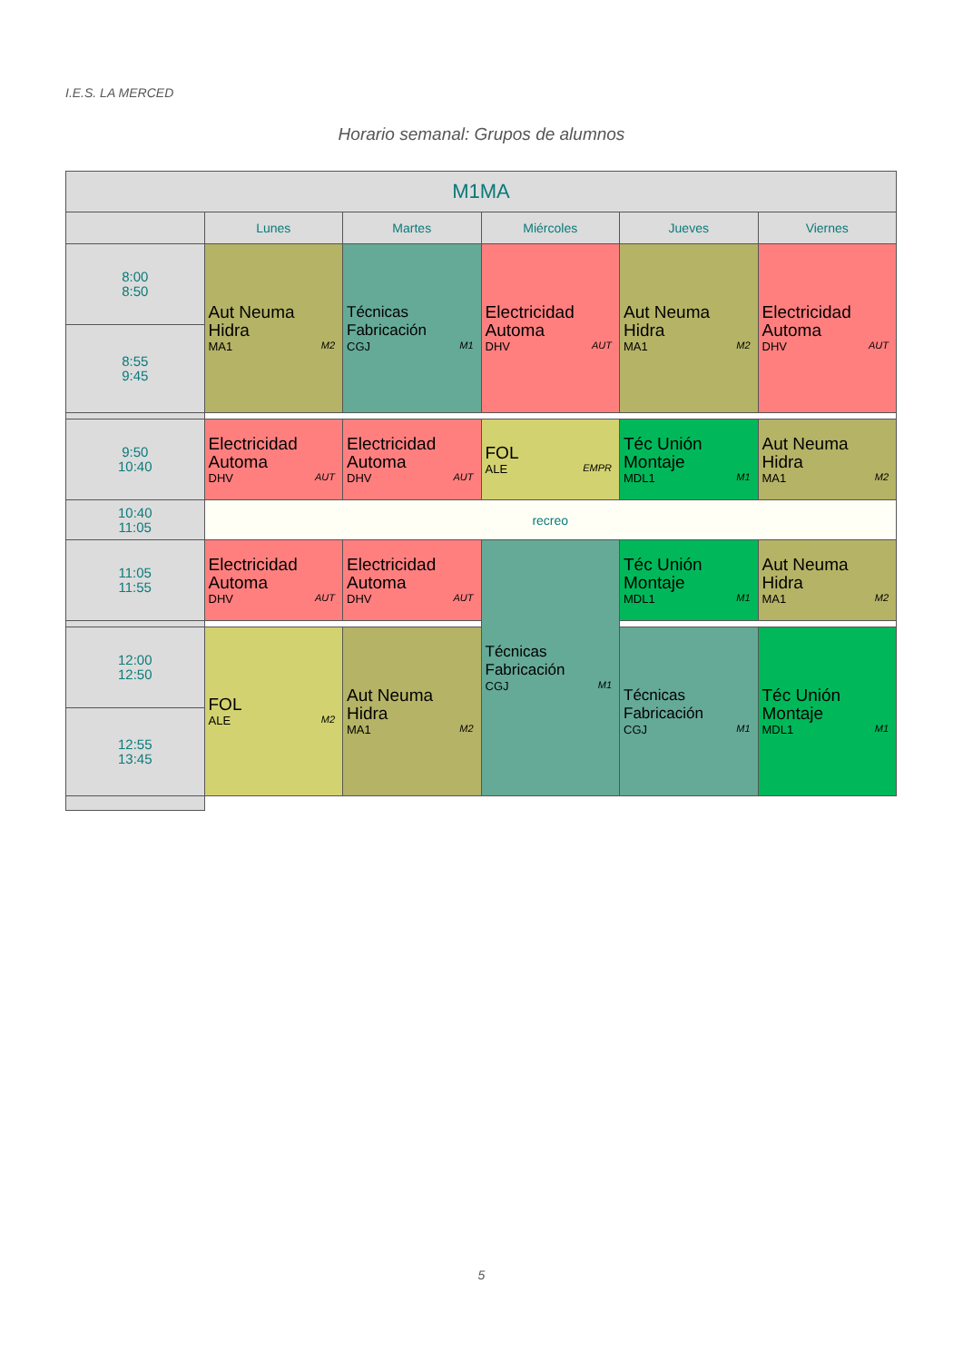I.E.S. LA MERCED
Horario semanal: Grupos de alumnos
| M1MA | | | | | |
| --- | --- | --- | --- | --- | --- |
| | Lunes | Martes | Miércoles | Jueves | Viernes |
| 8:00 8:50 | Aut Neuma Hidra MA1 M2 | Técnicas Fabricación CGJ M1 | Electricidad Automa DHV AUT | Aut Neuma Hidra MA1 M2 | Electricidad Automa DHV AUT |
| 8:55 9:45 | | | | | |
| 9:50 10:40 | Electricidad Automa DHV AUT | Electricidad Automa DHV AUT | FOL ALE EMPR | Téc Unión Montaje MDL1 M1 | Aut Neuma Hidra MA1 M2 |
| 10:40 11:05 | recreo | | | | |
| 11:05 11:55 | Electricidad Automa DHV AUT | Electricidad Automa DHV AUT | Técnicas Fabricación CGJ M1 | Téc Unión Montaje MDL1 M1 | Aut Neuma Hidra MA1 M2 |
| 12:00 12:50 | FOL ALE M2 | Aut Neuma Hidra MA1 M2 | | Técnicas Fabricación CGJ M1 | Téc Unión Montaje MDL1 M1 |
| 12:55 13:45 | | | | | |
5